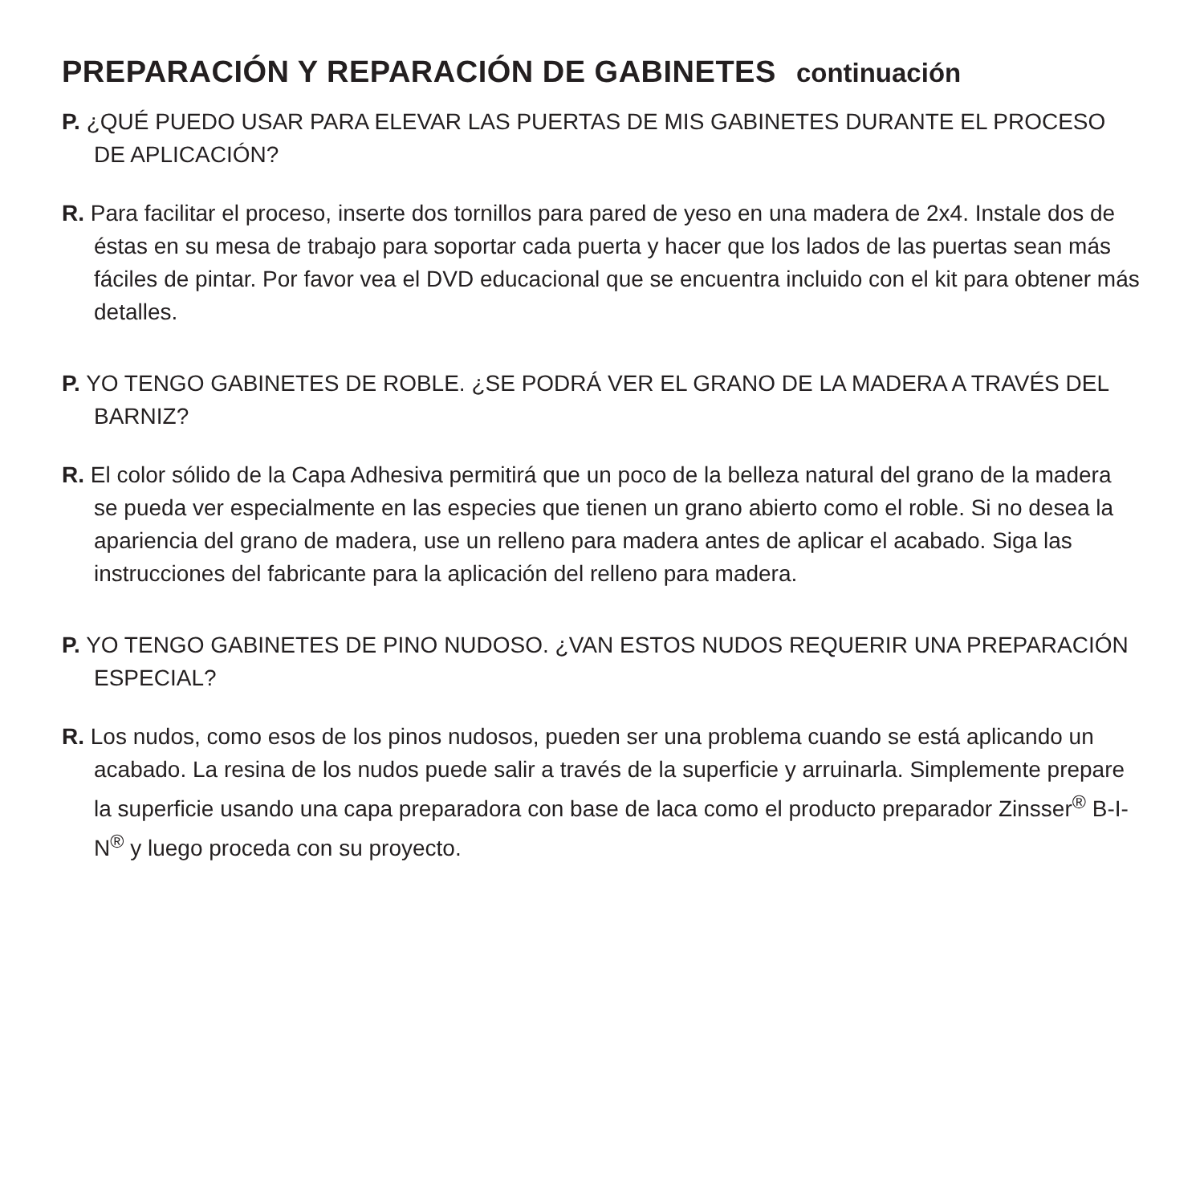PREPARACIÓN Y REPARACIÓN DE GABINETES continuación
P. ¿QUÉ PUEDO USAR PARA ELEVAR LAS PUERTAS DE MIS GABINETES DURANTE EL PROCESO DE APLICACIÓN?
R. Para facilitar el proceso, inserte dos tornillos para pared de yeso en una madera de 2x4. Instale dos de éstas en su mesa de trabajo para soportar cada puerta y hacer que los lados de las puertas sean más fáciles de pintar. Por favor vea el DVD educacional que se encuentra incluido con el kit para obtener más detalles.
P. YO TENGO GABINETES DE ROBLE. ¿SE PODRÁ VER EL GRANO DE LA MADERA A TRAVÉS DEL BARNIZ?
R. El color sólido de la Capa Adhesiva permitirá que un poco de la belleza natural del grano de la madera se pueda ver especialmente en las especies que tienen un grano abierto como el roble. Si no desea la apariencia del grano de madera, use un relleno para madera antes de aplicar el acabado. Siga las instrucciones del fabricante para la aplicación del relleno para madera.
P. YO TENGO GABINETES DE PINO NUDOSO. ¿VAN ESTOS NUDOS REQUERIR UNA PREPARACIÓN ESPECIAL?
R. Los nudos, como esos de los pinos nudosos, pueden ser una problema cuando se está aplicando un acabado. La resina de los nudos puede salir a través de la superficie y arruinarla. Simplemente prepare la superficie usando una capa preparadora con base de laca como el producto preparador Zinsser<sup>®</sup> B-I-N<sup>®</sup> y luego proceda con su proyecto.